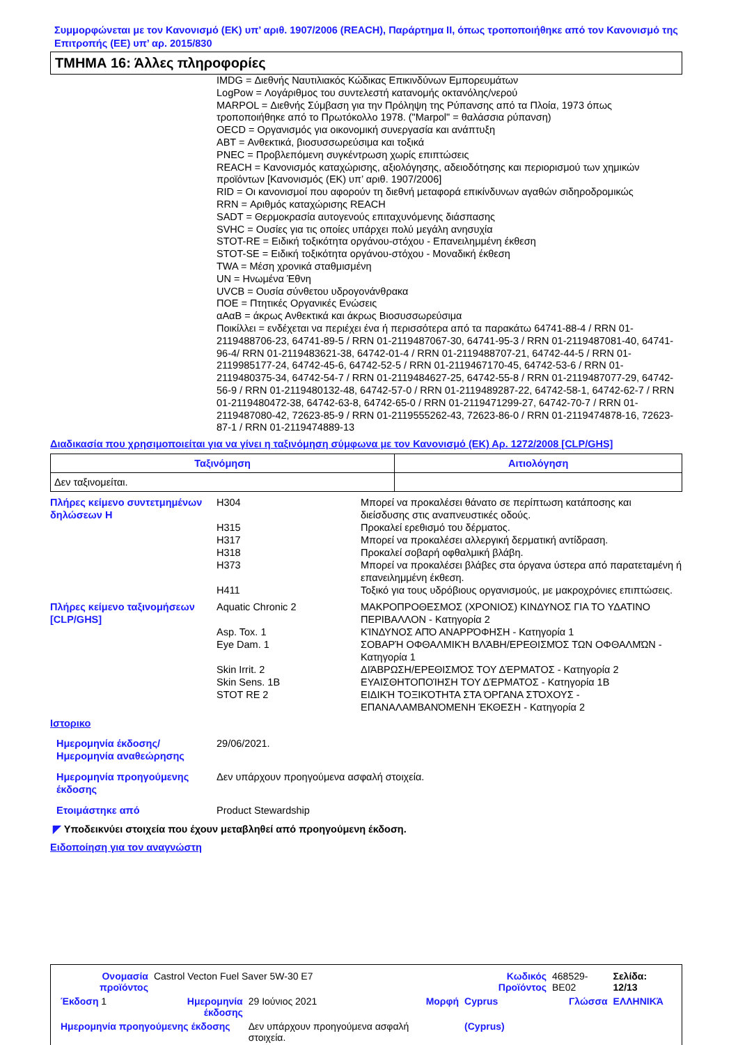Συμμορφώνεται με τον Κανονισμό (ΕΚ) υπ’ αριθ. 1907/2006 (REACH), Παράρτημα II, όπως τροποποιήθηκε από τον Κανονισμό της Επιτροπής (ΕΕ) υπ’ αρ. 2015/830
ΤΜΗΜΑ 16: Άλλες πληροφορίες
IMDG = Διεθνής Ναυτιλιακός Κώδικας Επικινδύνων Εμπορευμάτων
LogPow = Λογάριθμος του συντελεστή κατανομής οκτανόλης/νερού
MARPOL = Διεθνής Σύμβαση για την Πρόληψη της Ρύπανσης από τα Πλοία, 1973 όπως τροποποιήθηκε από το Πρωτόκολλο 1978. ("Marpol" = θαλάσσια ρύπανση)
OECD = Οργανισμός για οικονομική συνεργασία και ανάπτυξη
ABT = Ανθεκτικά, βιοσυσσωρεύσιμα και τοξικά
PNEC = Προβλεπόμενη συγκέντρωση χωρίς επιπτώσεις
REACH = Κανονισμός καταχώρισης, αξιολόγησης, αδειοδότησης και περιορισμού των χημικών προϊόντων [Κανονισμός (ΕΚ) υπ’ αριθ. 1907/2006]
RID = Οι κανονισμοί που αφορούν τη διεθνή μεταφορά επικίνδυνων αγαθών σιδηροδρομικώς
RRN = Αριθμός καταχώρισης REACH
SADT = Θερμοκρασία αυτογενούς επιταχυνόμενης διάσπασης
SVHC = Ουσίες για τις οποίες υπάρχει πολύ μεγάλη ανησυχία
STOT-RE = Ειδική τοξικότητα οργάνου-στόχου - Επανειλημμένη έκθεση
STOT-SE = Ειδική τοξικότητα οργάνου-στόχου - Μοναδική έκθεση
TWA = Μέση χρονικά σταθμισμένη
UN = Ηνωμένα Έθνη
UVCB = Ουσία σύνθετου υδρογονάνθρακα
ΠΟΕ = Πτητικές Οργανικές Ενώσεις
αΑαΒ = άκρως Ανθεκτικά και άκρως Βιοσυσσωρεύσιμα
Ποικίλλει = ενδέχεται να περιέχει ένα ή περισσότερα από τα παρακάτω 64741-88-4 / RRN 01-2119488706-23, 64741-89-5 / RRN 01-2119487067-30, 64741-95-3 / RRN 01-2119487081-40, 64741-96-4/ RRN 01-2119483621-38, 64742-01-4 / RRN 01-2119488707-21, 64742-44-5 / RRN 01-2119985177-24, 64742-45-6, 64742-52-5 / RRN 01-2119467170-45, 64742-53-6 / RRN 01-2119480375-34, 64742-54-7 / RRN 01-2119484627-25, 64742-55-8 / RRN 01-2119487077-29, 64742-56-9 / RRN 01-2119480132-48, 64742-57-0 / RRN 01-2119489287-22, 64742-58-1, 64742-62-7 / RRN 01-2119480472-38, 64742-63-8, 64742-65-0 / RRN 01-2119471299-27, 64742-70-7 / RRN 01-2119487080-42, 72623-85-9 / RRN 01-2119555262-43, 72623-86-0 / RRN 01-2119474878-16, 72623-87-1 / RRN 01-2119474889-13
Διαδικασία που χρησιμοποιείται για να γίνει η ταξινόμηση σύμφωνα με τον Κανονισμό (ΕΚ) Αρ. 1272/2008 [CLP/GHS]
| Ταξινόμηση | Αιτιολόγηση |
| --- | --- |
| Δεν ταξινομείται. | |
| Πλήρες κείμενο συντετμημένων δηλώσεων H | H304 | Μπορεί να προκαλέσει θάνατο σε περίπτωση κατάποσης και διείσδυσης στις αναπνευστικές οδούς. |
| | H315 | Προκαλεί ερεθισμό του δέρματος. |
| | H317 | Μπορεί να προκαλέσει αλλεργική δερματική αντίδραση. |
| | H318 | Προκαλεί σοβαρή οφθαλμική βλάβη. |
| | H373 | Μπορεί να προκαλέσει βλάβες στα όργανα ύστερα από παρατεταμένη ή επανειλημμένη έκθεση. |
| | H411 | Τοξικό για τους υδρόβιους οργανισμούς, με μακροχρόνιες επιπτώσεις. |
| Πλήρες κείμενο ταξινομήσεων [CLP/GHS] | Aquatic Chronic 2 | ΜΑΚΡΟΠΡΟΘΕΣΜΟΣ (ΧΡΟΝΙΟΣ) ΚΙΝΔΥΝΟΣ ΓΙΑ ΤΟ ΥΔΑΤΙΝΟ ΠΕΡΙΒΑΛΛΟΝ - Κατηγορία 2 |
| | Asp. Tox. 1 | ΚΊΝΔΥΝΟΣ ΑΠΌ ΑΝΑΡΡΌΦΗΣΗ - Κατηγορία 1 |
| | Eye Dam. 1 | ΣΟΒΑΡΉ ΟΦΘΑΛΜΙΚΉ ΒΛΆΒΗ/ΕΡΕΘΙΣΜΌΣ ΤΩΝ ΟΦΘΑΛΜΏΝ - Κατηγορία 1 |
| | Skin Irrit. 2 | ΔΙΆΒΡΩΣΗ/ΕΡΕΘΙΣΜΌΣ ΤΟΥ ΔΈΡΜΑΤΟΣ - Κατηγορία 2 |
| | Skin Sens. 1B | ΕΥΑΙΣΘΗΤΟΠΟΊΗΣΗ ΤΟΥ ΔΈΡΜΑΤΟΣ - Κατηγορία 1B |
| | STOT RE 2 | ΕΙΔΙΚΉ ΤΟΞΙΚΌΤΗΤΑ ΣΤΑ ΌΡΓΑΝΑ ΣΤΌΧΟΥΣ - ΕΠΑΝΑΛΑΜΒΑΝΌΜΕΝΗ ΈΚΘΕΣΗ - Κατηγορία 2 |
Ιστορικο
| Ημερομηνία έκδοσης/ Ημερομηνία αναθεώρησης | 29/06/2021. |
| Ημερομηνία προηγούμενης έκδοσης | Δεν υπάρχουν προηγούμενα ασφαλή στοιχεία. |
| Ετοιμάστηκε από | Product Stewardship |
◤ Υποδεικνύει στοιχεία που έχουν μεταβληθεί από προηγούμενη έκδοση.
Ειδοποίηση για τον αναγνώστη
| Ονομασία προϊόντος | Castrol Vecton Fuel Saver 5W-30 E7 | | | Κωδικός Προϊόντος | 468529-BE02 | Σελίδα: 12/13 |
| Έκδοση 1 | Ημερομηνία έκδοσης | 29 Ιούνιος 2021 | Μορφή | Cyprus | Γλώσσα | ΕΛΛΗΝΙΚΆ |
| Ημερομηνία προηγούμενης έκδοσης | | Δεν υπάρχουν προηγούμενα ασφαλή στοιχεία. | | (Cyprus) | | |